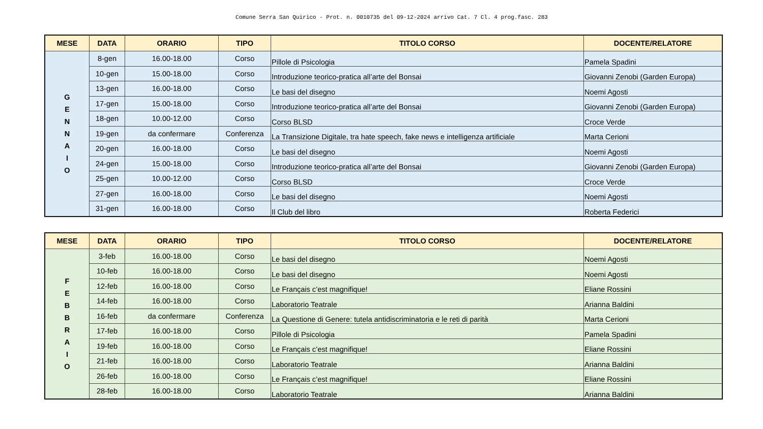Comune Serra San Quirico - Prot. n. 0010735 del 09-12-2024 arrivo Cat. 7 Cl. 4 prog.fasc. 283
| MESE | DATA | ORARIO | TIPO | TITOLO CORSO | DOCENTE/RELATORE |
| --- | --- | --- | --- | --- | --- |
| G E N N A I O | 8-gen | 16.00-18.00 | Corso | Pillole di Psicologia | Pamela Spadini |
| | 10-gen | 15.00-18.00 | Corso | Introduzione teorico-pratica all’arte del Bonsai | Giovanni Zenobi (Garden Europa) |
| | 13-gen | 16.00-18.00 | Corso | Le basi del disegno | Noemi Agosti |
| | 17-gen | 15.00-18.00 | Corso | Introduzione teorico-pratica all’arte del Bonsai | Giovanni Zenobi (Garden Europa) |
| | 18-gen | 10.00-12.00 | Corso | Corso BLSD | Croce Verde |
| | 19-gen | da confermare | Conferenza | La Transizione Digitale, tra hate speech, fake news e intelligenza artificiale | Marta Cerioni |
| | 20-gen | 16.00-18.00 | Corso | Le basi del disegno | Noemi Agosti |
| | 24-gen | 15.00-18.00 | Corso | Introduzione teorico-pratica all’arte del Bonsai | Giovanni Zenobi (Garden Europa) |
| | 25-gen | 10.00-12.00 | Corso | Corso BLSD | Croce Verde |
| | 27-gen | 16.00-18.00 | Corso | Le basi del disegno | Noemi Agosti |
| | 31-gen | 16.00-18.00 | Corso | Il Club del libro | Roberta Federici |
| MESE | DATA | ORARIO | TIPO | TITOLO CORSO | DOCENTE/RELATORE |
| --- | --- | --- | --- | --- | --- |
| F E B B R A I O | 3-feb | 16.00-18.00 | Corso | Le basi del disegno | Noemi Agosti |
| | 10-feb | 16.00-18.00 | Corso | Le basi del disegno | Noemi Agosti |
| | 12-feb | 16.00-18.00 | Corso | Le Français c’est magnifique! | Eliane Rossini |
| | 14-feb | 16.00-18.00 | Corso | Laboratorio Teatrale | Arianna Baldini |
| | 16-feb | da confermare | Conferenza | La Questione di Genere: tutela antidiscriminatoria e le reti di parità | Marta Cerioni |
| | 17-feb | 16.00-18.00 | Corso | Pillole di Psicologia | Pamela Spadini |
| | 19-feb | 16.00-18.00 | Corso | Le Français c’est magnifique! | Eliane Rossini |
| | 21-feb | 16.00-18.00 | Corso | Laboratorio Teatrale | Arianna Baldini |
| | 26-feb | 16.00-18.00 | Corso | Le Français c’est magnifique! | Eliane Rossini |
| | 28-feb | 16.00-18.00 | Corso | Laboratorio Teatrale | Arianna Baldini |